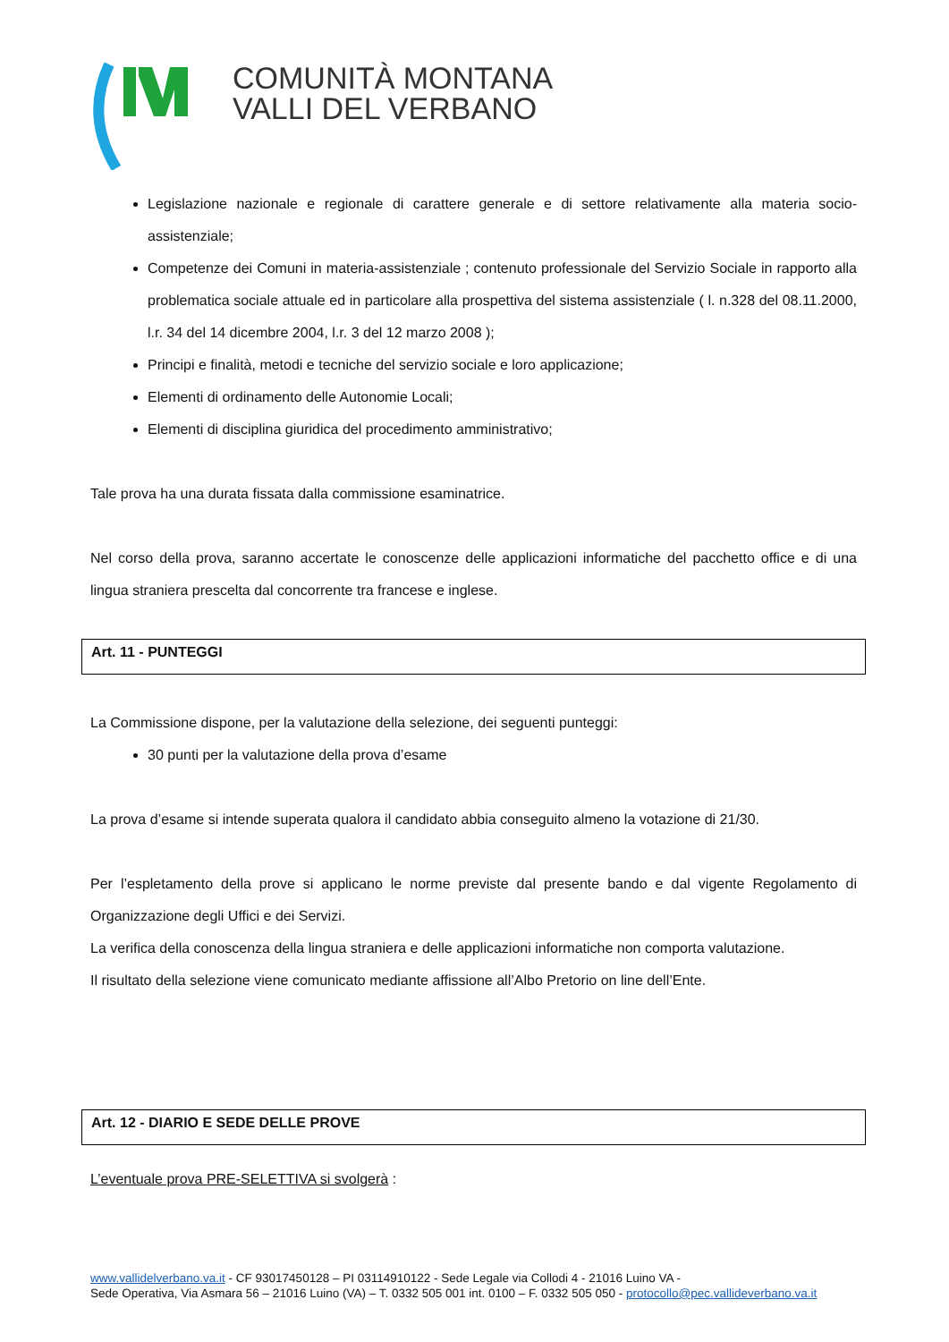COMUNITÀ MONTANA
VALLI DEL VERBANO
Legislazione nazionale e regionale di carattere generale e di settore relativamente alla materia socio-assistenziale;
Competenze dei Comuni in materia-assistenziale ; contenuto professionale del Servizio Sociale in rapporto alla problematica sociale attuale ed in particolare alla prospettiva del sistema assistenziale ( l. n.328 del 08.11.2000, l.r. 34 del 14 dicembre 2004, l.r. 3 del 12 marzo 2008 );
Principi e finalità, metodi e tecniche del servizio sociale e loro applicazione;
Elementi di ordinamento delle Autonomie Locali;
Elementi di disciplina giuridica del procedimento amministrativo;
Tale prova ha una durata fissata dalla commissione esaminatrice.
Nel corso della prova, saranno accertate le conoscenze delle applicazioni informatiche del pacchetto office e di una lingua straniera prescelta dal concorrente tra francese e inglese.
Art. 11 - PUNTEGGI
La Commissione dispone, per la valutazione della selezione, dei seguenti punteggi:
30 punti per la valutazione della prova d’esame
La prova d’esame si intende superata qualora il candidato abbia conseguito almeno la votazione di 21/30.
Per l’espletamento della prove si applicano le norme previste dal presente bando e dal vigente Regolamento di Organizzazione degli Uffici e dei Servizi.
La verifica della conoscenza della lingua straniera e delle applicazioni informatiche non comporta valutazione.
Il risultato della selezione viene comunicato mediante affissione all’Albo Pretorio on line dell’Ente.
Art. 12 - DIARIO E SEDE DELLE PROVE
L’eventuale prova PRE-SELETTIVA si svolgerà :
www.vallidelverbano.va.it - CF 93017450128 – PI 03114910122 - Sede Legale via Collodi 4 - 21016 Luino VA -
Sede Operativa, Via Asmara 56 – 21016 Luino (VA) – T. 0332 505 001 int. 0100 – F. 0332 505 050 - protocollo@pec.vallideverbano.va.it